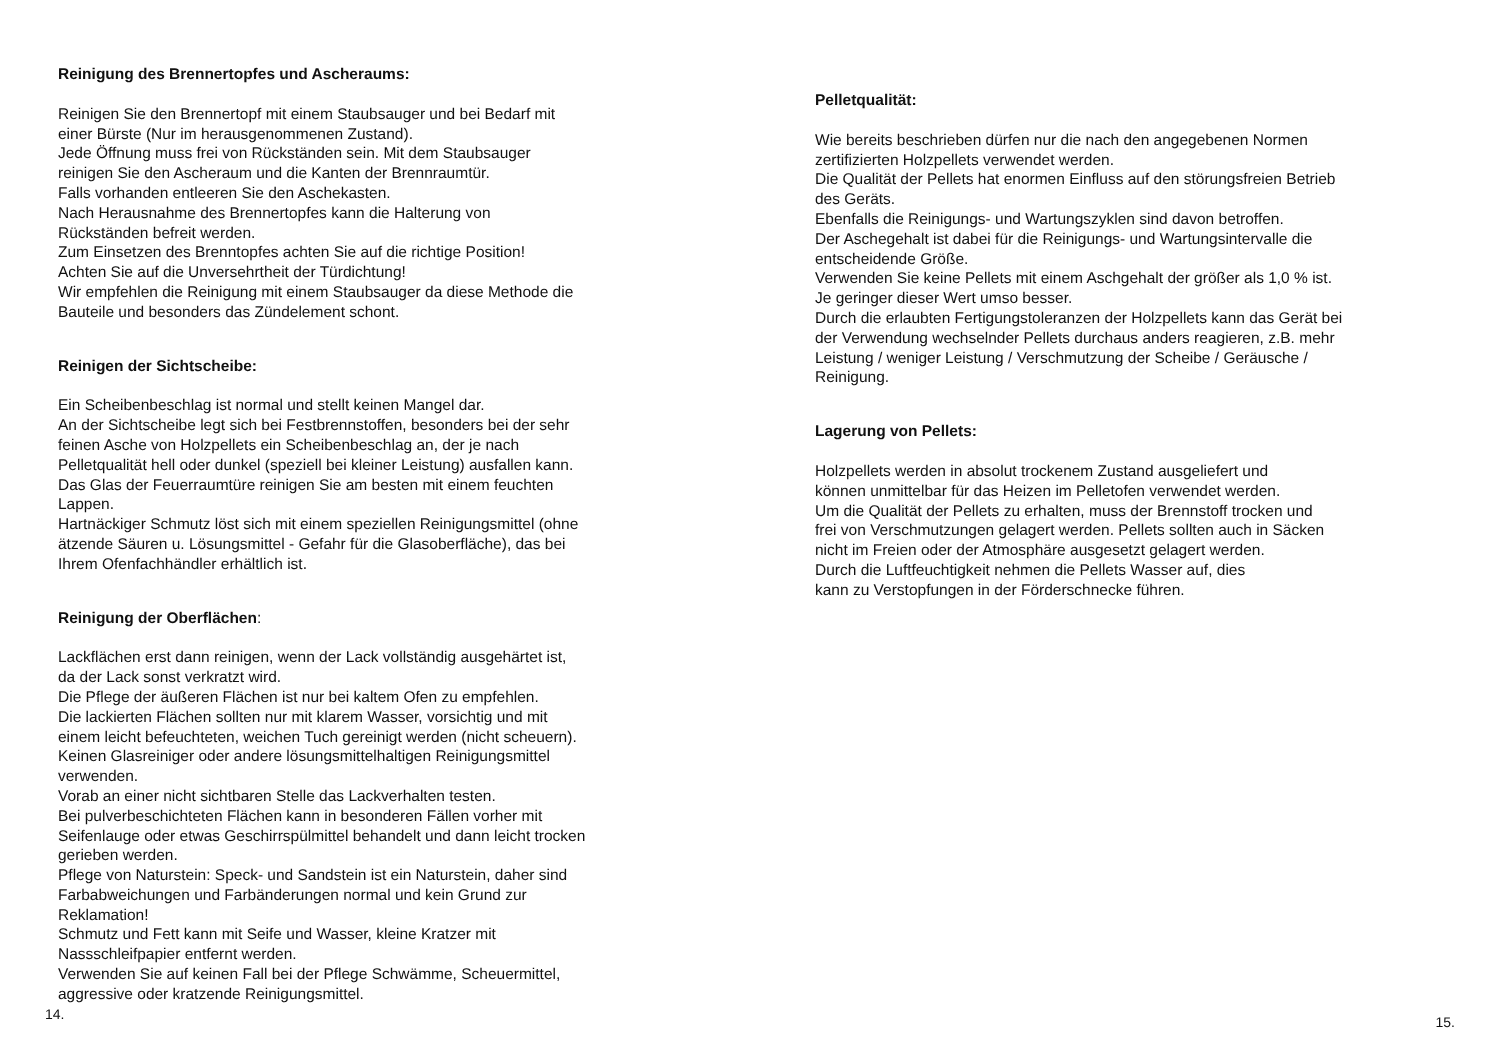Reinigung des Brennertopfes und Ascheraums:
Reinigen Sie den Brennertopf mit einem Staubsauger und bei Bedarf mit
einer Bürste (Nur im herausgenommenen Zustand).
Jede Öffnung muss frei von Rückständen sein. Mit dem Staubsauger
reinigen Sie den Ascheraum und die Kanten der Brennraumtür.
Falls vorhanden entleeren Sie den Aschekasten.
Nach Herausnahme des Brennertopfes kann die Halterung von
Rückständen befreit werden.
Zum Einsetzen des Brenntopfes achten Sie auf die richtige Position!
Achten Sie auf die Unversehrtheit der Türdichtung!
Wir empfehlen die Reinigung mit einem Staubsauger da diese Methode die
Bauteile und besonders das Zündelement schont.
Reinigen der Sichtscheibe:
Ein Scheibenbeschlag ist normal und stellt keinen Mangel dar.
An der Sichtscheibe legt sich bei Festbrennstoffen, besonders bei der sehr
feinen Asche von Holzpellets ein Scheibenbeschlag an, der je nach
Pelletqualität hell oder dunkel (speziell bei kleiner Leistung) ausfallen kann.
Das Glas der Feuerraumtüre reinigen Sie am besten mit einem feuchten
Lappen.
Hartnäckiger Schmutz löst sich mit einem speziellen Reinigungsmittel (ohne
ätzende Säuren u. Lösungsmittel - Gefahr für die Glasoberfläche), das bei
Ihrem Ofenfachhändler erhältlich ist.
Reinigung der Oberflächen:
Lackflächen erst dann reinigen, wenn der Lack vollständig ausgehärtet ist,
da der Lack sonst verkratzt wird.
Die Pflege der äußeren Flächen ist nur bei kaltem Ofen zu empfehlen.
Die lackierten Flächen sollten nur mit klarem Wasser, vorsichtig und mit
einem leicht befeuchteten, weichen Tuch gereinigt werden (nicht scheuern).
Keinen Glasreiniger oder andere lösungsmittelhaltigen Reinigungsmittel
verwenden.
Vorab an einer nicht sichtbaren Stelle das Lackverhalten testen.
Bei pulverbeschichteten Flächen kann in besonderen Fällen vorher mit
Seifenlauge oder etwas Geschirrspülmittel behandelt und dann leicht trocken
gerieben werden.
Pflege von Naturstein: Speck- und Sandstein ist ein Naturstein, daher sind
Farbabweichungen und Farbänderungen normal und kein Grund zur
Reklamation!
Schmutz und Fett kann mit Seife und Wasser, kleine Kratzer mit
Nassschleifpapier entfernt werden.
Verwenden Sie auf keinen Fall bei der Pflege Schwämme, Scheuermittel,
aggressive oder kratzende Reinigungsmittel.
14.
Pelletqualität:
Wie bereits beschrieben dürfen nur die nach den angegebenen Normen
zertifizierten Holzpellets verwendet werden.
Die Qualität der Pellets hat enormen Einfluss auf den störungsfreien Betrieb
des Geräts.
Ebenfalls die Reinigungs- und Wartungszyklen sind davon betroffen.
Der Aschegehalt ist dabei für die Reinigungs- und Wartungsintervalle die
entscheidende Größe.
Verwenden Sie keine Pellets mit einem Aschgehalt der größer als 1,0 % ist.
Je geringer dieser Wert umso besser.
Durch die erlaubten Fertigungstoleranzen der Holzpellets kann das Gerät bei
der Verwendung wechselnder Pellets durchaus anders reagieren, z.B. mehr
Leistung / weniger Leistung / Verschmutzung der Scheibe / Geräusche /
Reinigung.
Lagerung von Pellets:
Holzpellets werden in absolut trockenem Zustand ausgeliefert und
können unmittelbar für das Heizen im Pelletofen verwendet werden.
Um die Qualität der Pellets zu erhalten, muss der Brennstoff trocken und
frei von Verschmutzungen gelagert werden. Pellets sollten auch in Säcken
nicht im Freien oder der Atmosphäre ausgesetzt gelagert werden.
Durch die Luftfeuchtigkeit nehmen die Pellets Wasser auf, dies
kann zu Verstopfungen in der Förderschnecke führen.
15.